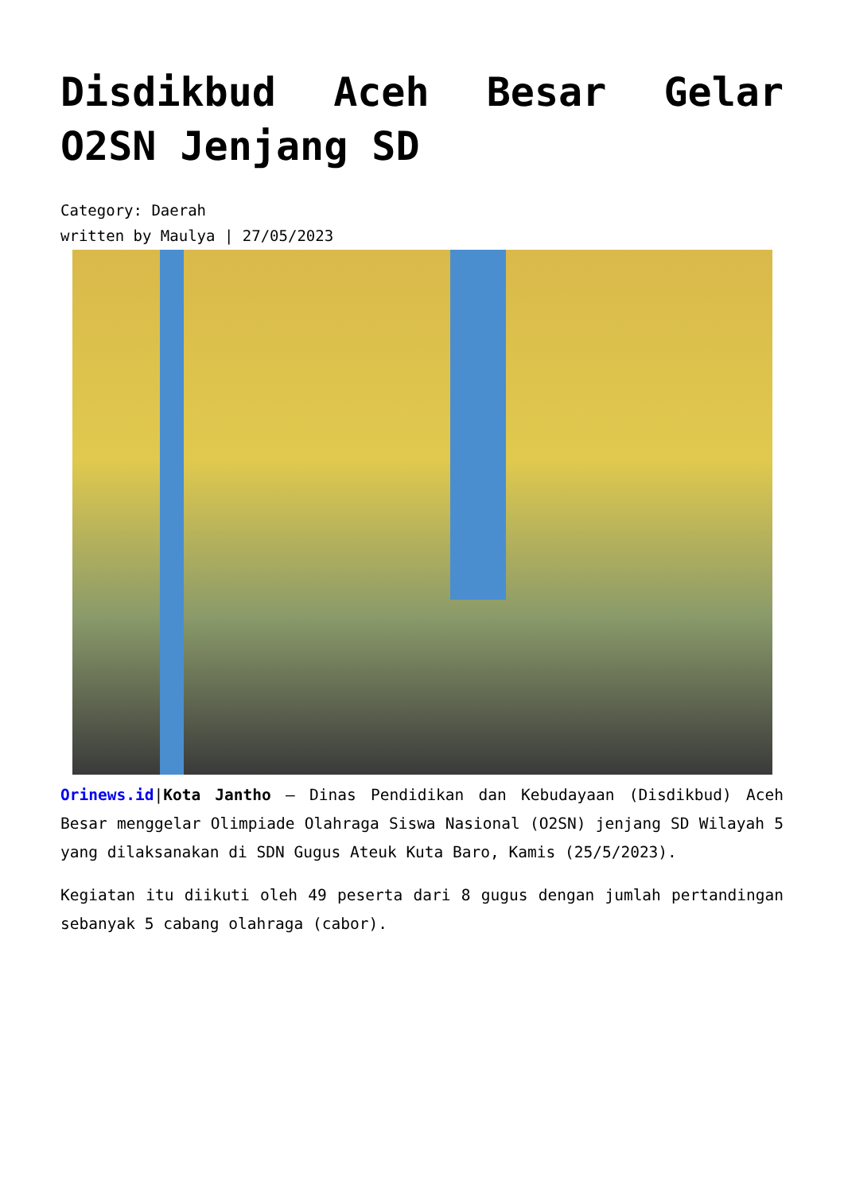Disdikbud Aceh Besar Gelar O2SN Jenjang SD
Category: Daerah
written by Maulya | 27/05/2023
Orinews.id|Kota Jantho – Dinas Pendidikan dan Kebudayaan (Disdikbud) Aceh Besar menggelar Olimpiade Olahraga Siswa Nasional (O2SN) jenjang SD Wilayah 5 yang dilaksanakan di SDN Gugus Ateuk Kuta Baro, Kamis (25/5/2023).
Kegiatan itu diikuti oleh 49 peserta dari 8 gugus dengan jumlah pertandingan sebanyak 5 cabang olahraga (cabor).